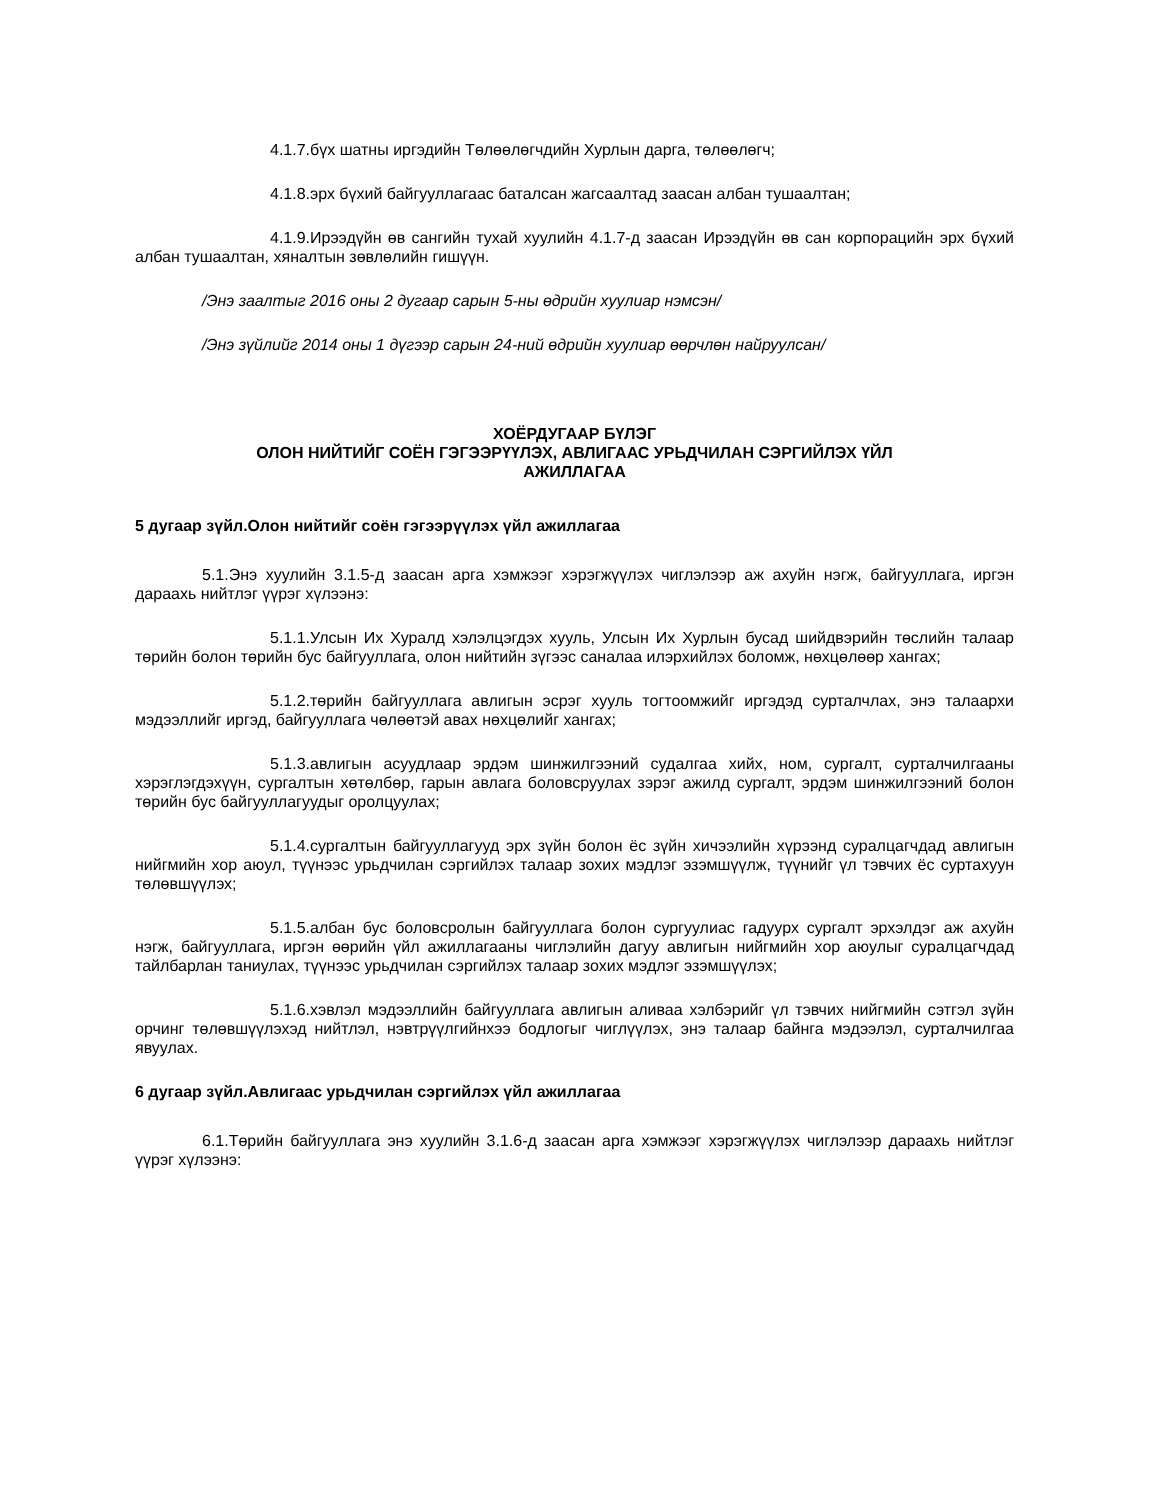4.1.7.бүх шатны иргэдийн Төлөөлөгчдийн Хурлын дарга, төлөөлөгч;
4.1.8.эрх бүхий байгууллагаас баталсан жагсаалтад заасан албан тушаалтан;
4.1.9.Ирээдүйн өв сангийн тухай хуулийн 4.1.7-д заасан Ирээдүйн өв сан корпорацийн эрх бүхий албан тушаалтан, хяналтын зөвлөлийн гишүүн.
/Энэ заалтыг 2016 оны 2 дугаар сарын 5-ны өдрийн хуулиар нэмсэн/
/Энэ зүйлийг 2014 оны 1 дүгээр сарын 24-ний өдрийн хуулиар өөрчлөн найруулсан/
ХОЁРДУГААР БҮЛЭГ
ОЛОН НИЙТИЙГ СОЁН ГЭГЭЭРҮҮЛЭХ, АВЛИГААС УРЬДЧИЛАН СЭРГИЙЛЭХ ҮЙЛ
АЖИЛЛАГАА
5 дугаар зүйл.Олон нийтийг соён гэгээрүүлэх үйл ажиллагаа
5.1.Энэ хуулийн 3.1.5-д заасан арга хэмжээг хэрэгжүүлэх чиглэлээр аж ахуйн нэгж, байгууллага, иргэн дараахь нийтлэг үүрэг хүлээнэ:
5.1.1.Улсын Их Хуралд хэлэлцэгдэх хууль, Улсын Их Хурлын бусад шийдвэрийн төслийн талаар төрийн болон төрийн бус байгууллага, олон нийтийн зүгээс саналаа илэрхийлэх боломж, нөхцөлөөр хангах;
5.1.2.төрийн байгууллага авлигын эсрэг хууль тогтоомжийг иргэдэд сурталчлах, энэ талаархи мэдээллийг иргэд, байгууллага чөлөөтэй авах нөхцөлийг хангах;
5.1.3.авлигын асуудлаар эрдэм шинжилгээний судалгаа хийх, ном, сургалт, сурталчилгааны хэрэглэгдэхүүн, сургалтын хөтөлбөр, гарын авлага боловсруулах зэрэг ажилд сургалт, эрдэм шинжилгээний болон төрийн бус байгууллагуудыг оролцуулах;
5.1.4.сургалтын байгууллагууд эрх зүйн болон ёс зүйн хичээлийн хүрээнд суралцагчдад авлигын нийгмийн хор аюул, түүнээс урьдчилан сэргийлэх талаар зохих мэдлэг эзэмшүүлж, түүнийг үл тэвчих ёс суртахуун төлөвшүүлэх;
5.1.5.албан бус боловсролын байгууллага болон сургуулиас гадуурх сургалт эрхэлдэг аж ахуйн нэгж, байгууллага, иргэн өөрийн үйл ажиллагааны чиглэлийн дагуу авлигын нийгмийн хор аюулыг суралцагчдад тайлбарлан таниулах, түүнээс урьдчилан сэргийлэх талаар зохих мэдлэг эзэмшүүлэх;
5.1.6.хэвлэл мэдээллийн байгууллага авлигын аливаа хэлбэрийг үл тэвчих нийгмийн сэтгэл зүйн орчинг төлөвшүүлэхэд нийтлэл, нэвтрүүлгийнхээ бодлогыг чиглүүлэх, энэ талаар байнга мэдээлэл, сурталчилгаа явуулах.
6 дугаар зүйл.Авлигаас урьдчилан сэргийлэх үйл ажиллагаа
6.1.Төрийн байгууллага энэ хуулийн 3.1.6-д заасан арга хэмжээг хэрэгжүүлэх чиглэлээр дараахь нийтлэг үүрэг хүлээнэ: